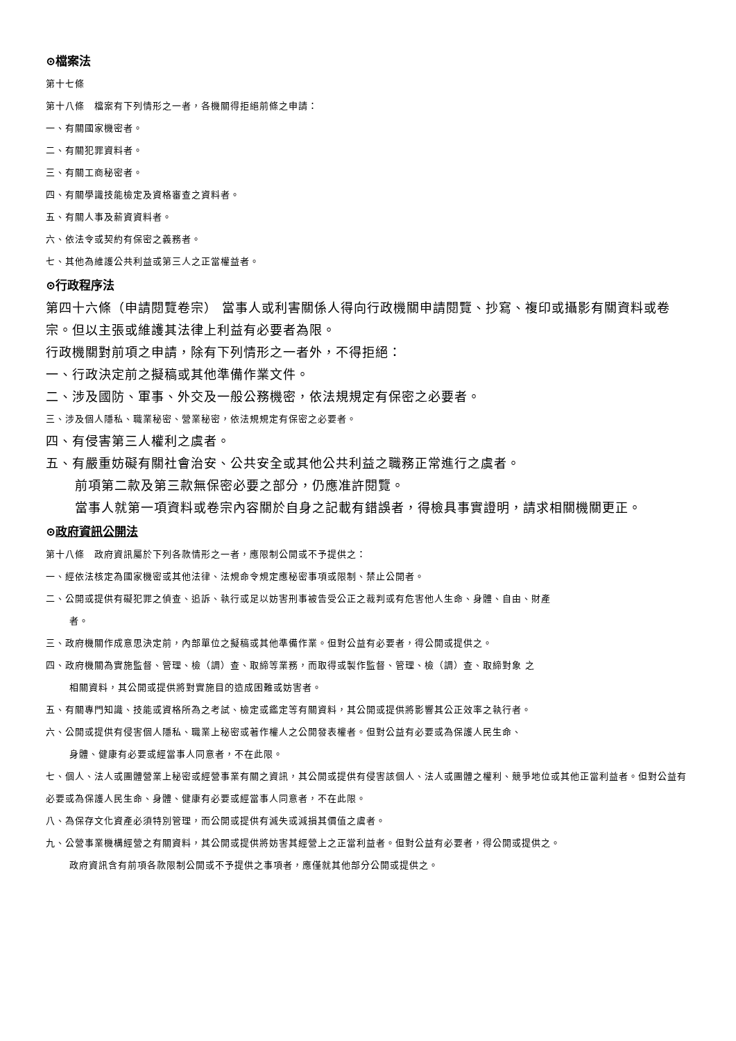⊙檔案法
第十七條
第十八條　檔案有下列情形之一者，各機關得拒絕前條之申請：
一、有關國家機密者。
二、有關犯罪資料者。
三、有關工商秘密者。
四、有關學識技能檢定及資格審查之資料者。
五、有關人事及薪資資料者。
六、依法令或契約有保密之義務者。
七、其他為維護公共利益或第三人之正當權益者。
⊙行政程序法
第四十六條（申請閱覽卷宗） 當事人或利害關係人得向行政機關申請閱覽、抄寫、複印或攝影有關資料或卷宗。但以主張或維護其法律上利益有必要者為限。
行政機關對前項之申請，除有下列情形之一者外，不得拒絕：
一、行政決定前之擬稿或其他準備作業文件。
二、涉及國防、軍事、外交及一般公務機密，依法規規定有保密之必要者。
三、涉及個人隱私、職業秘密、營業秘密，依法規規定有保密之必要者。
四、有侵害第三人權利之虞者。
五、有嚴重妨礙有關社會治安、公共安全或其他公共利益之職務正常進行之虞者。
前項第二款及第三款無保密必要之部分，仍應准許閱覽。
當事人就第一項資料或卷宗內容關於自身之記載有錯誤者，得檢具事實證明，請求相關機關更正。
⊙政府資訊公開法
第十八條　政府資訊屬於下列各款情形之一者，應限制公開或不予提供之：
一、經依法核定為國家機密或其他法律、法規命令規定應秘密事項或限制、禁止公開者。
二、公開或提供有礙犯罪之偵查、追訴、執行或足以妨害刑事被告受公正之裁判或有危害他人生命、身體、自由、財產
者。
三、政府機關作成意思決定前，內部單位之擬稿或其他準備作業。但對公益有必要者，得公開或提供之。
四、政府機關為實施監督、管理、檢（調）查、取締等業務，而取得或製作監督、管理、檢（調）查、取締對象 之
相關資料，其公開或提供將對實施目的造成困難或妨害者。
五、有關專門知識、技能或資格所為之考試、檢定或鑑定等有關資料，其公開或提供將影響其公正效率之執行者。
六、公開或提供有侵害個人隱私、職業上秘密或著作權人之公開發表權者。但對公益有必要或為保護人民生命、
身體、健康有必要或經當事人同意者，不在此限。
七、個人、法人或團體營業上秘密或經營事業有關之資訊，其公開或提供有侵害該個人、法人或團體之權利、競爭地位或其他正當利益者。但對公益有必要或為保護人民生命、身體、健康有必要或經當事人同意者，不在此限。
八、為保存文化資產必須特別管理，而公開或提供有滅失或減損其價值之虞者。
九、公營事業機構經營之有關資料，其公開或提供將妨害其經營上之正當利益者。但對公益有必要者，得公開或提供之。
政府資訊含有前項各款限制公開或不予提供之事項者，應僅就其他部分公開或提供之。